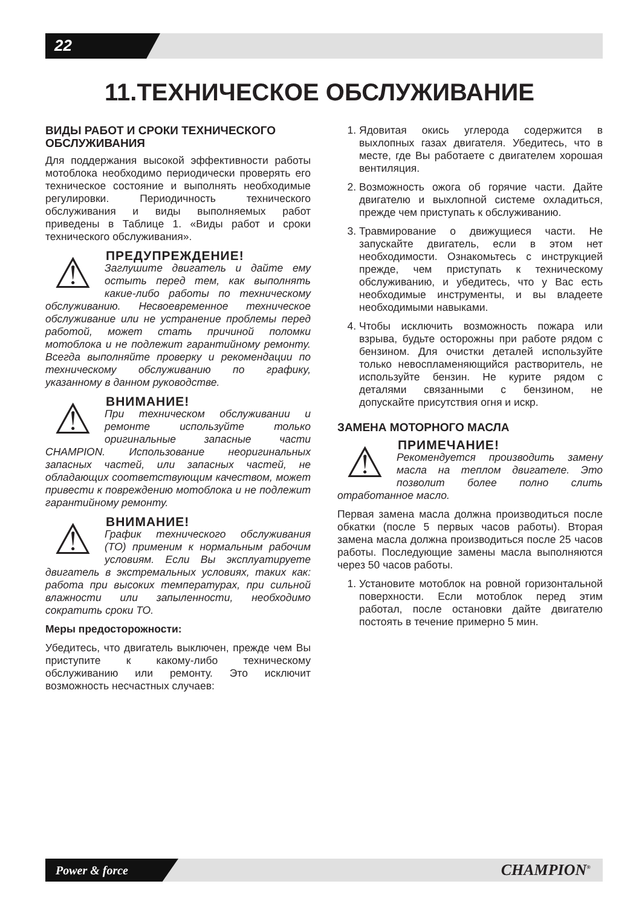22
11.ТЕХНИЧЕСКОЕ ОБСЛУЖИВАНИЕ
ВИДЫ РАБОТ И СРОКИ ТЕХНИЧЕСКОГО ОБСЛУЖИВАНИЯ
Для поддержания высокой эффективности работы мотоблока необходимо периодически проверять его техническое состояние и выполнять необходимые регулировки. Периодичность технического обслуживания и виды выполняемых работ приведены в Таблице 1. «Виды работ и сроки технического обслуживания».
⚠
ПРЕДУПРЕЖДЕНИЕ!
Заглушите двигатель и дайте ему остыть перед тем, как выполнять какие-либо работы по техническому обслуживанию. Несвоевременное техническое обслуживание или не устранение проблемы перед работой, может стать причиной поломки мотоблока и не подлежит гарантийному ремонту. Всегда выполняйте проверку и рекомендации по техническому обслуживанию по графику, указанному в данном руководстве.
⚠
ВНИМАНИЕ!
При техническом обслуживании и ремонте используйте только оригинальные запасные части CHAMPION. Использование неоригинальных запасных частей, или запасных частей, не обладающих соответствующим качеством, может привести к повреждению мотоблока и не подлежит гарантийному ремонту.
⚠
ВНИМАНИЕ!
График технического обслуживания (ТО) применим к нормальным рабочим условиям. Если Вы эксплуатируете двигатель в экстремальных условиях, таких как: работа при высоких температурах, при сильной влажности или запыленности, необходимо сократить сроки ТО.
Меры предосторожности:
Убедитесь, что двигатель выключен, прежде чем Вы приступите к какому-либо техническому обслуживанию или ремонту. Это исключит возможность несчастных случаев:
1. Ядовитая окись углерода содержится в выхлопных газах двигателя. Убедитесь, что в месте, где Вы работаете с двигателем хорошая вентиляция.
2. Возможность ожога об горячие части. Дайте двигателю и выхлопной системе охладиться, прежде чем приступать к обслуживанию.
3. Травмирование о движущиеся части. Не запускайте двигатель, если в этом нет необходимости. Ознакомьтесь с инструкцией прежде, чем приступать к техническому обслуживанию, и убедитесь, что у Вас есть необходимые инструменты, и вы владеете необходимыми навыками.
4. Чтобы исключить возможность пожара или взрыва, будьте осторожны при работе рядом с бензином. Для очистки деталей используйте только невоспламеняющийся растворитель, не используйте бензин. Не курите рядом с деталями связанными с бензином, не допускайте присутствия огня и искр.
ЗАМЕНА МОТОРНОГО МАСЛА
⚠
ПРИМЕЧАНИЕ!
Рекомендуется производить замену масла на теплом двигателе. Это позволит более полно слить отработанное масло.
Первая замена масла должна производиться после обкатки (после 5 первых часов работы). Вторая замена масла должна производиться после 25 часов работы. Последующие замены масла выполняются через 50 часов работы.
1. Установите мотоблок на ровной горизонтальной поверхности. Если мотоблок перед этим работал, после остановки дайте двигателю постоять в течение примерно 5 мин.
Power & force CHAMPION<sup>®</sup>